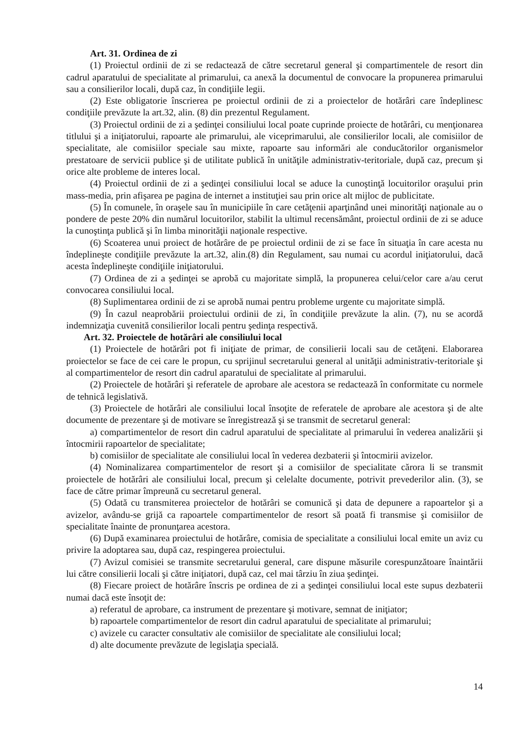Art. 31. Ordinea de zi
(1) Proiectul ordinii de zi se redactează de către secretarul general şi compartimentele de resort din cadrul aparatului de specialitate al primarului, ca anexă la documentul de convocare la propunerea primarului sau a consilierilor locali, după caz, în condiţiile legii.
(2) Este obligatorie înscrierea pe proiectul ordinii de zi a proiectelor de hotărâri care îndeplinesc condiţiile prevăzute la art.32, alin. (8) din prezentul Regulament.
(3) Proiectul ordinii de zi a şedinţei consiliului local poate cuprinde proiecte de hotărâri, cu menţionarea titlului şi a iniţiatorului, rapoarte ale primarului, ale viceprimarului, ale consilierilor locali, ale comisiilor de specialitate, ale comisiilor speciale sau mixte, rapoarte sau informări ale conducătorilor organismelor prestatoare de servicii publice şi de utilitate publică în unităţile administrativ-teritoriale, după caz, precum şi orice alte probleme de interes local.
(4) Proiectul ordinii de zi a şedinţei consiliului local se aduce la cunoştinţă locuitorilor oraşului prin mass-media, prin afişarea pe pagina de internet a instituţiei sau prin orice alt mijloc de publicitate.
(5) În comunele, în oraşele sau în municipiile în care cetăţenii aparţinând unei minorităţi naţionale au o pondere de peste 20% din numărul locuitorilor, stabilit la ultimul recensământ, proiectul ordinii de zi se aduce la cunoştinţa publică şi în limba minorităţii naţionale respective.
(6) Scoaterea unui proiect de hotărâre de pe proiectul ordinii de zi se face în situaţia în care acesta nu îndeplineşte condiţiile prevăzute la art.32, alin.(8) din Regulament, sau numai cu acordul iniţiatorului, dacă acesta îndeplineşte condiţiile iniţiatorului.
(7) Ordinea de zi a şedinţei se aprobă cu majoritate simplă, la propunerea celui/celor care a/au cerut convocarea consiliului local.
(8) Suplimentarea ordinii de zi se aprobă numai pentru probleme urgente cu majoritate simplă.
(9) În cazul neaprobării proiectului ordinii de zi, în condiţiile prevăzute la alin. (7), nu se acordă indemnizaţia cuvenită consilierilor locali pentru şedinţa respectivă.
Art. 32. Proiectele de hotărâri ale consiliului local
(1) Proiectele de hotărâri pot fi iniţiate de primar, de consilierii locali sau de cetăţeni. Elaborarea proiectelor se face de cei care le propun, cu sprijinul secretarului general al unităţii administrativ-teritoriale şi al compartimentelor de resort din cadrul aparatului de specialitate al primarului.
(2) Proiectele de hotărâri şi referatele de aprobare ale acestora se redactează în conformitate cu normele de tehnică legislativă.
(3) Proiectele de hotărâri ale consiliului local însoţite de referatele de aprobare ale acestora şi de alte documente de prezentare şi de motivare se înregistrează şi se transmit de secretarul general:
a) compartimentelor de resort din cadrul aparatului de specialitate al primarului în vederea analizării şi întocmirii rapoartelor de specialitate;
b) comisiilor de specialitate ale consiliului local în vederea dezbaterii şi întocmirii avizelor.
(4) Nominalizarea compartimentelor de resort şi a comisiilor de specialitate cărora li se transmit proiectele de hotărâri ale consiliului local, precum şi celelalte documente, potrivit prevederilor alin. (3), se face de către primar împreună cu secretarul general.
(5) Odată cu transmiterea proiectelor de hotărâri se comunică şi data de depunere a rapoartelor şi a avizelor, avându-se grijă ca rapoartele compartimentelor de resort să poată fi transmise şi comisiilor de specialitate înainte de pronunţarea acestora.
(6) După examinarea proiectului de hotărâre, comisia de specialitate a consiliului local emite un aviz cu privire la adoptarea sau, după caz, respingerea proiectului.
(7) Avizul comisiei se transmite secretarului general, care dispune măsurile corespunzătoare înaintării lui către consilierii locali şi către iniţiatori, după caz, cel mai târziu în ziua şedinţei.
(8) Fiecare proiect de hotărâre înscris pe ordinea de zi a şedinţei consiliului local este supus dezbaterii numai dacă este însoţit de:
a) referatul de aprobare, ca instrument de prezentare şi motivare, semnat de iniţiator;
b) rapoartele compartimentelor de resort din cadrul aparatului de specialitate al primarului;
c) avizele cu caracter consultativ ale comisiilor de specialitate ale consiliului local;
d) alte documente prevăzute de legislaţia specială.
14